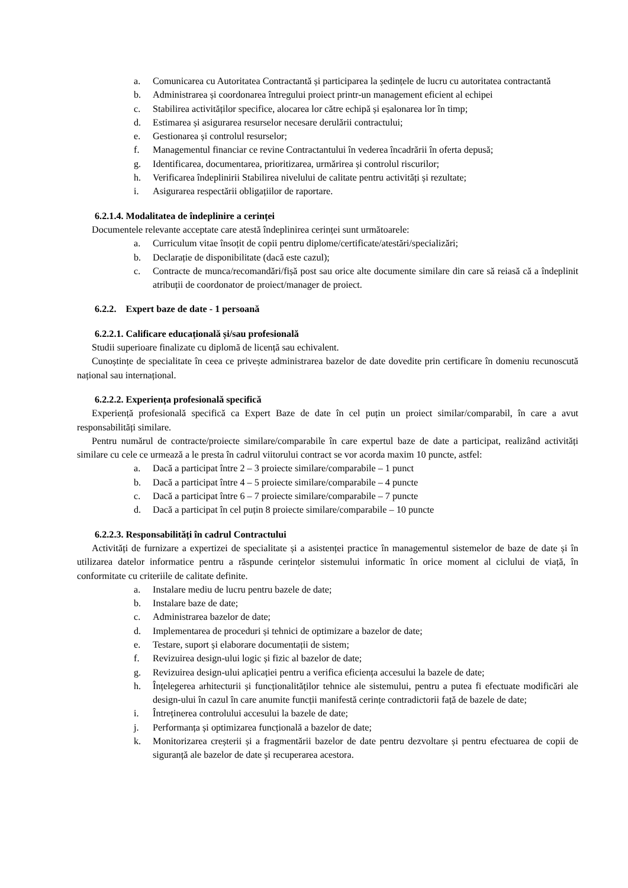a. Comunicarea cu Autoritatea Contractantă și participarea la ședințele de lucru cu autoritatea contractantă
b. Administrarea și coordonarea întregului proiect printr-un management eficient al echipei
c. Stabilirea activităților specifice, alocarea lor către echipă și eșalonarea lor în timp;
d. Estimarea și asigurarea resurselor necesare derulării contractului;
e. Gestionarea și controlul resurselor;
f. Managementul financiar ce revine Contractantului în vederea încadrării în oferta depusă;
g. Identificarea, documentarea, prioritizarea, urmărirea și controlul riscurilor;
h. Verificarea îndeplinirii Stabilirea nivelului de calitate pentru activități și rezultate;
i. Asigurarea respectării obligațiilor de raportare.
6.2.1.4. Modalitatea de îndeplinire a cerinței
Documentele relevante acceptate care atestă îndeplinirea cerinței sunt următoarele:
a. Curriculum vitae însoțit de copii pentru diplome/certificate/atestări/specializări;
b. Declarație de disponibilitate (dacă este cazul);
c. Contracte de munca/recomandări/fișă post sau orice alte documente similare din care să reiasă că a îndeplinit atribuții de coordonator de proiect/manager de proiect.
6.2.2. Expert baze de date - 1 persoană
6.2.2.1. Calificare educațională și/sau profesională
Studii superioare finalizate cu diplomă de licență sau echivalent.
Cunoștințe de specialitate în ceea ce privește administrarea bazelor de date dovedite prin certificare în domeniu recunoscută național sau internațional.
6.2.2.2. Experiența profesională specifică
Experiență profesională specifică ca Expert Baze de date în cel puțin un proiect similar/comparabil, în care a avut responsabilități similare.
Pentru numărul de contracte/proiecte similare/comparabile în care expertul baze de date a participat, realizând activități similare cu cele ce urmează a le presta în cadrul viitorului contract se vor acorda maxim 10 puncte, astfel:
a. Dacă a participat între 2 – 3 proiecte similare/comparabile – 1 punct
b. Dacă a participat între 4 – 5 proiecte similare/comparabile – 4 puncte
c. Dacă a participat între 6 – 7 proiecte similare/comparabile – 7 puncte
d. Dacă a participat în cel puțin 8 proiecte similare/comparabile – 10 puncte
6.2.2.3. Responsabilități în cadrul Contractului
Activități de furnizare a expertizei de specialitate și a asistenței practice în managementul sistemelor de baze de date și în utilizarea datelor informatice pentru a răspunde cerințelor sistemului informatic în orice moment al ciclului de viață, în conformitate cu criteriile de calitate definite.
a. Instalare mediu de lucru pentru bazele de date;
b. Instalare baze de date;
c. Administrarea bazelor de date;
d. Implementarea de proceduri și tehnici de optimizare a bazelor de date;
e. Testare, suport și elaborare documentații de sistem;
f. Revizuirea design-ului logic și fizic al bazelor de date;
g. Revizuirea design-ului aplicației pentru a verifica eficiența accesului la bazele de date;
h. Înțelegerea arhitecturii și funcționalităților tehnice ale sistemului, pentru a putea fi efectuate modificări ale design-ului în cazul în care anumite funcții manifestă cerințe contradictorii față de bazele de date;
i. Întreținerea controlului accesului la bazele de date;
j. Performanța și optimizarea funcțională a bazelor de date;
k. Monitorizarea creșterii și a fragmentării bazelor de date pentru dezvoltare și pentru efectuarea de copii de siguranță ale bazelor de date și recuperarea acestora.